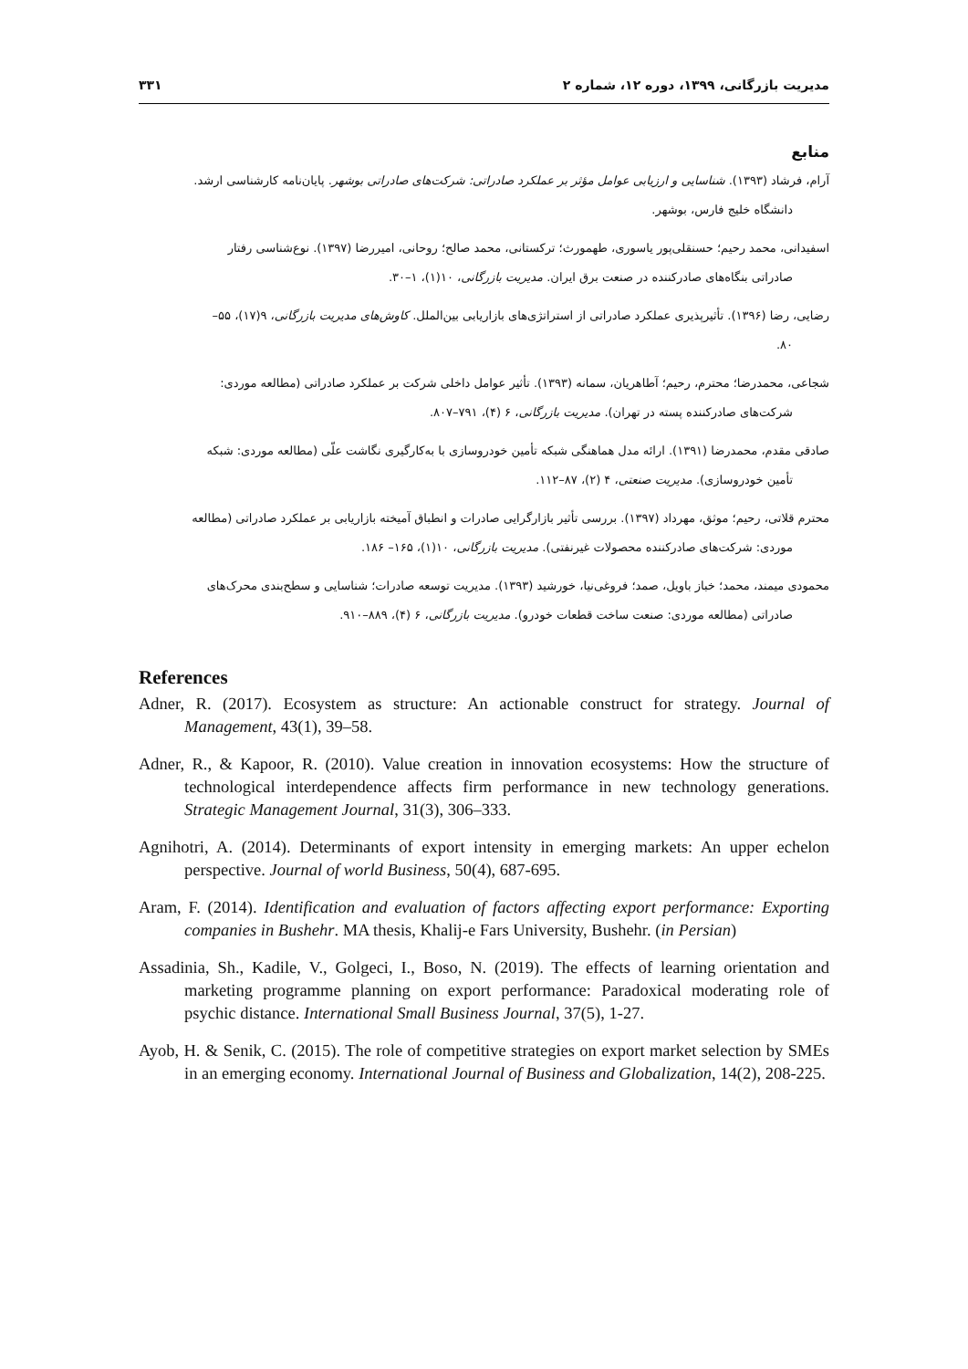مدیریت بازرگانی، ۱۳۹۹، دوره ۱۲، شماره ۲ ۳۳۱
منابع
آرام، فرشاد (۱۳۹۳). شناسایی و ارزیابی عوامل مؤثر بر عملکرد صادراتی: شرکت‌های صادراتی بوشهر. پایان‌نامه کارشناسی ارشد.
دانشگاه خلیج فارس، بوشهر.
اسفیدانی، محمد رحیم؛ حسنقلی‌پور یاسوری، طهمورث؛ ترکستانی، محمد صالح؛ روحانی، امیررضا (۱۳۹۷). نوع‌شناسی رفتار
صادراتی بنگاه‌های صادرکننده در صنعت برق ایران. مدیریت بازرگانی، ۱۰(۱)، ۱–۳۰.
رضایی، رضا (۱۳۹۶). تأثیرپذیری عملکرد صادراتی از استراتژی‌های بازاریابی بین‌الملل. کاوش‌های مدیریت بازرگانی، ۹(۱۷)، ۵۵–
۸۰.
شجاعی، محمدرضا؛ محترم، رحیم؛ آطاهریان، سمانه (۱۳۹۳). تأثیر عوامل داخلی شرکت بر عملکرد صادراتی (مطالعه موردی:
شرکت‌های صادرکننده پسته در تهران). مدیریت بازرگانی، ۶ (۴)، ۷۹۱–۸۰۷.
صادقی مقدم، محمدرضا (۱۳۹۱). ارائه مدل هماهنگی شبکه تأمین خودروسازی با به‌کارگیری نگاشت علّی (مطالعه موردی: شبکه
تأمین خودروسازی). مدیریت صنعتی، ۴ (۲)، ۸۷–۱۱۲.
محترم قلاتی، رحیم؛ موثق، مهرداد (۱۳۹۷). بررسی تأثیر بازارگرایی صادرات و انطباق آمیخته بازاریابی بر عملکرد صادراتی (مطالعه
موردی: شرکت‌های صادرکننده محصولات غیرنفتی). مدیریت بازرگانی، ۱۰(۱)، ۱۶۵– ۱۸۶.
محمودی میمند، محمد؛ خباز باویل، صمد؛ فروغی‌نیا، خورشید (۱۳۹۳). مدیریت توسعه صادرات؛ شناسایی و سطح‌بندی محرک‌های
صادراتی (مطالعه موردی: صنعت ساخت قطعات خودرو). مدیریت بازرگانی، ۶ (۴)، ۸۸۹–۹۱۰.
References
Adner, R. (2017). Ecosystem as structure: An actionable construct for strategy. Journal of Management, 43(1), 39–58.
Adner, R., & Kapoor, R. (2010). Value creation in innovation ecosystems: How the structure of technological interdependence affects firm performance in new technology generations. Strategic Management Journal, 31(3), 306–333.
Agnihotri, A. (2014). Determinants of export intensity in emerging markets: An upper echelon perspective. Journal of world Business, 50(4), 687-695.
Aram, F. (2014). Identification and evaluation of factors affecting export performance: Exporting companies in Bushehr. MA thesis, Khalij-e Fars University, Bushehr. (in Persian)
Assadinia, Sh., Kadile, V., Golgeci, I., Boso, N. (2019). The effects of learning orientation and marketing programme planning on export performance: Paradoxical moderating role of psychic distance. International Small Business Journal, 37(5), 1-27.
Ayob, H. & Senik, C. (2015). The role of competitive strategies on export market selection by SMEs in an emerging economy. International Journal of Business and Globalization, 14(2), 208-225.